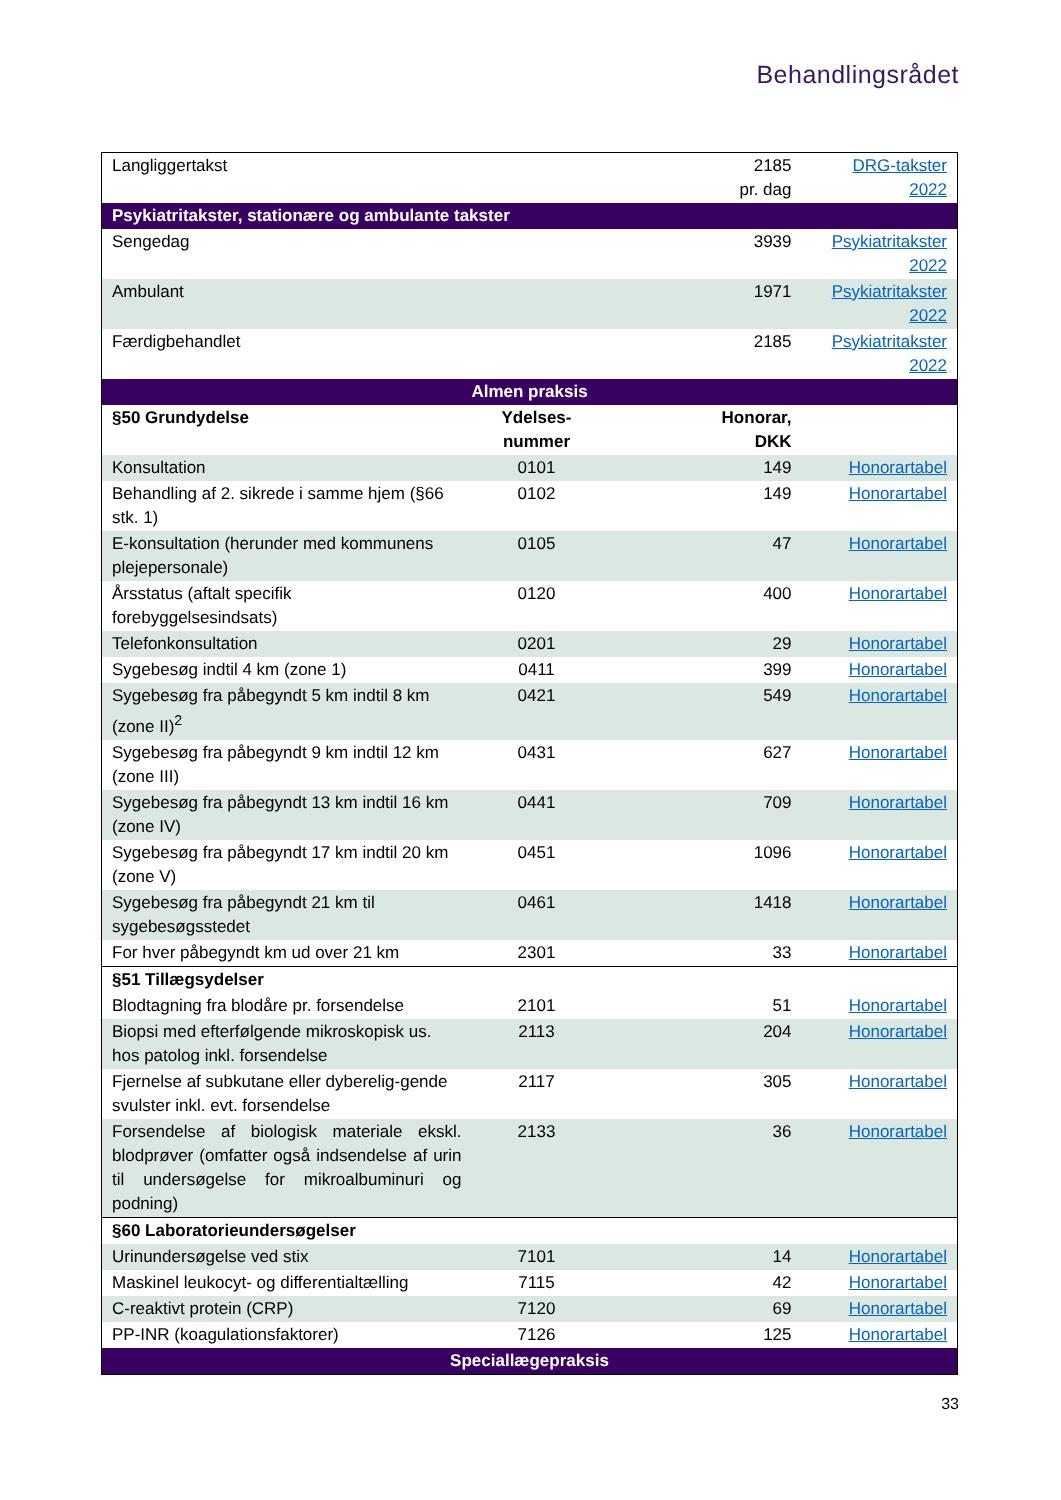Behandlingsrådet
| Langliggertakst | | 2185 pr. dag | DRG-takster 2022 |
| Psykiatritakster, stationære og ambulante takster | | | |
| Sengedag | | 3939 | Psykiatritakster 2022 |
| Ambulant | | 1971 | Psykiatritakster 2022 |
| Færdigbehandlet | | 2185 | Psykiatritakster 2022 |
| Almen praksis | | | |
| §50 Grundydelse | Ydelses- nummer | Honorar, DKK | |
| Konsultation | 0101 | 149 | Honorartabel |
| Behandling af 2. sikrede i samme hjem (§66 stk. 1) | 0102 | 149 | Honorartabel |
| E-konsultation (herunder med kommunens plejepersonale) | 0105 | 47 | Honorartabel |
| Årsstatus (aftalt specifik forebyggelsesindsats) | 0120 | 400 | Honorartabel |
| Telefonkonsultation | 0201 | 29 | Honorartabel |
| Sygebesøg indtil 4 km (zone 1) | 0411 | 399 | Honorartabel |
| Sygebesøg fra påbegyndt 5 km indtil 8 km (zone II)<sup>2</sup> | 0421 | 549 | Honorartabel |
| Sygebesøg fra påbegyndt 9 km indtil 12 km (zone III) | 0431 | 627 | Honorartabel |
| Sygebesøg fra påbegyndt 13 km indtil 16 km (zone IV) | 0441 | 709 | Honorartabel |
| Sygebesøg fra påbegyndt 17 km indtil 20 km (zone V) | 0451 | 1096 | Honorartabel |
| Sygebesøg fra påbegyndt 21 km til sygebesøgsstedet | 0461 | 1418 | Honorartabel |
| For hver påbegyndt km ud over 21 km | 2301 | 33 | Honorartabel |
| §51 Tillægsydelser | | | |
| Blodtagning fra blodåre pr. forsendelse | 2101 | 51 | Honorartabel |
| Biopsi med efterfølgende mikroskopisk us. hos patolog inkl. forsendelse | 2113 | 204 | Honorartabel |
| Fjernelse af subkutane eller dyberelig-gende svulster inkl. evt. forsendelse | 2117 | 305 | Honorartabel |
| Forsendelse af biologisk materiale ekskl. blodprøver (omfatter også indsendelse af urin til undersøgelse for mikroalbuminuri og podning) | 2133 | 36 | Honorartabel |
| §60 Laboratorieundersøgelser | | | |
| Urinundersøgelse ved stix | 7101 | 14 | Honorartabel |
| Maskinel leukocyt- og differentialtælling | 7115 | 42 | Honorartabel |
| C-reaktivt protein (CRP) | 7120 | 69 | Honorartabel |
| PP-INR (koagulationsfaktorer) | 7126 | 125 | Honorartabel |
| Speciallægepraksis | | | |
33